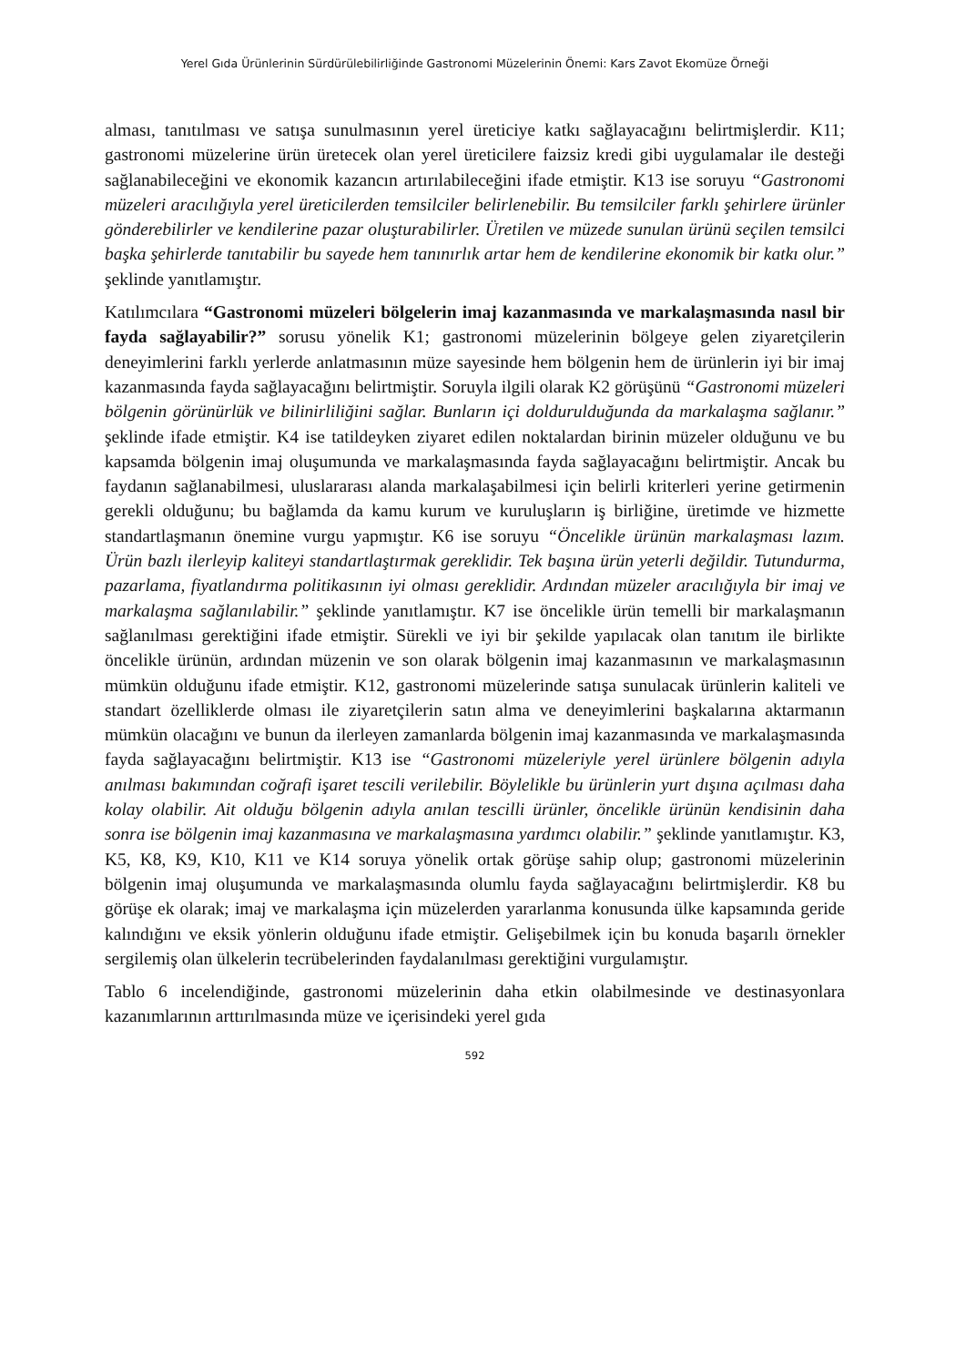Yerel Gıda Ürünlerinin Sürdürülebilirliğinde Gastronomi Müzelerinin Önemi: Kars Zavot Ekomüze Örneği
alması, tanıtılması ve satışa sunulmasının yerel üreticiye katkı sağlayacağını belirtmişlerdir. K11; gastronomi müzelerine ürün üretecek olan yerel üreticilere faizsiz kredi gibi uygulamalar ile desteği sağlanabileceğini ve ekonomik kazancın artırılabileceğini ifade etmiştir. K13 ise soruyu “Gastronomi müzeleri aracılığıyla yerel üreticilerden temsilciler belirlenebilir. Bu temsilciler farklı şehirlere ürünler gönderebilirler ve kendilerine pazar oluşturabilirler. Üretilen ve müzede sunulan ürünü seçilen temsilci başka şehirlerde tanıtabilir bu sayede hem tanınırlık artar hem de kendilerine ekonomik bir katkı olur.” şeklinde yanıtlamıştır.
Katılımcılara “Gastronomi müzeleri bölgelerin imaj kazanmasında ve markalaşmasında nasıl bir fayda sağlayabilir?” sorusu yönelik K1; gastronomi müzelerinin bölgeye gelen ziyaretçilerin deneyimlerini farklı yerlerde anlatmasının müze sayesinde hem bölgenin hem de ürünlerin iyi bir imaj kazanmasında fayda sağlayacağını belirtmiştir. Soruyla ilgili olarak K2 görüşünü “Gastronomi müzeleri bölgenin görünürlük ve bilinirliliğini sağlar. Bunların içi doldurulduğunda da markalaşma sağlanır.” şeklinde ifade etmiştir. K4 ise tatildeyken ziyaret edilen noktalardan birinin müzeler olduğunu ve bu kapsamda bölgenin imaj oluşumunda ve markalaşmasında fayda sağlayacağını belirtmiştir. Ancak bu faydanın sağlanabilmesi, uluslararası alanda markalaşabilmesi için belirli kriterleri yerine getirmenin gerekli olduğunu; bu bağlamda da kamu kurum ve kuruluşların iş birliğine, üretimde ve hizmette standartlaşmanın önemine vurgu yapmıştır. K6 ise soruyu “Öncelikle ürünün markalaşması lazım. Ürün bazlı ilerleyip kaliteyi standartlaştırmak gereklidir. Tek başına ürün yeterli değildir. Tutundurma, pazarlama, fiyatlandırma politikasının iyi olması gereklidir. Ardından müzeler aracılığıyla bir imaj ve markalaşma sağlanılabilir.” şeklinde yanıtlamıştır. K7 ise öncelikle ürün temelli bir markalaşmanın sağlanılması gerektiğini ifade etmiştir. Sürekli ve iyi bir şekilde yapılacak olan tanıtım ile birlikte öncelikle ürünün, ardından müzenin ve son olarak bölgenin imaj kazanmasının ve markalaşmasının mümkün olduğunu ifade etmiştir. K12, gastronomi müzelerinde satışa sunulacak ürünlerin kaliteli ve standart özelliklerde olması ile ziyaretçilerin satın alma ve deneyimlerini başkalarına aktarmanın mümkün olacağını ve bunun da ilerleyen zamanlarda bölgenin imaj kazanmasında ve markalaşmasında fayda sağlayacağını belirtmiştir. K13 ise “Gastronomi müzeleriyle yerel ürünlere bölgenin adıyla anılması bakımından coğrafi işaret tescili verilebilir. Böylelikle bu ürünlerin yurt dışına açılması daha kolay olabilir. Ait olduğu bölgenin adıyla anılan tescilli ürünler, öncelikle ürünün kendisinin daha sonra ise bölgenin imaj kazanmasına ve markalaşmasına yardımcı olabilir.” şeklinde yanıtlamıştır. K3, K5, K8, K9, K10, K11 ve K14 soruya yönelik ortak görüşe sahip olup; gastronomi müzelerinin bölgenin imaj oluşumunda ve markalaşmasında olumlu fayda sağlayacağını belirtmişlerdir. K8 bu görüşe ek olarak; imaj ve markalaşma için müzelerden yararlanma konusunda ülke kapsamında geride kalındığını ve eksik yönlerin olduğunu ifade etmiştir. Gelişebilmek için bu konuda başarılı örnekler sergilemiş olan ülkelerin tecrübelerinden faydalanılması gerektiğini vurgulamıştır.
Tablo 6 incelendiğinde, gastronomi müzelerinin daha etkin olabilmesinde ve destinasyonlara kazanımlarının arttırılmasında müze ve içerisindeki yerel gıda
592